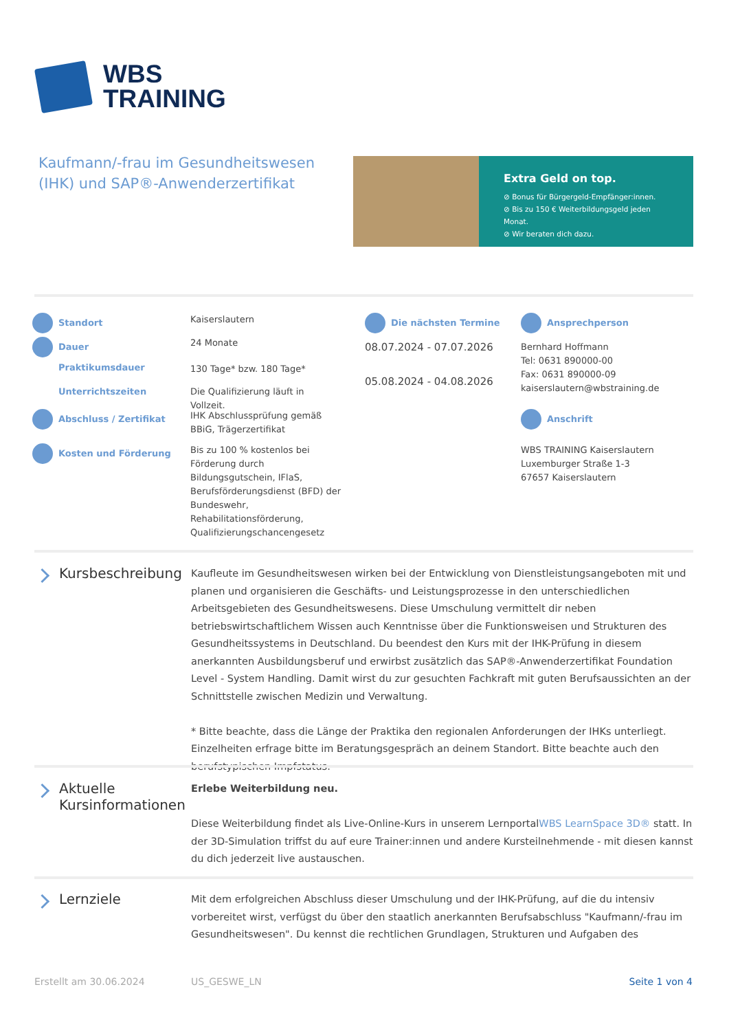WBS
TRAINING
Kaufmann/-frau im Gesundheitswesen (IHK) und SAP®-Anwenderzertifikat
Extra Geld on top.
⊘ Bonus für Bürgergeld-Empfänger:innen.
⊘ Bis zu 150 € Weiterbildungsgeld jeden Monat.
⊘ Wir beraten dich dazu.
Standort
Dauer
Praktikumsdauer
Unterrichtszeiten
Abschluss / Zertifikat
Kosten und Förderung
Kaiserslautern
24 Monate
130 Tage* bzw. 180 Tage*
Die Qualifizierung läuft in Vollzeit.
IHK Abschlussprüfung gemäß BBiG, Trägerzertifikat
Bis zu 100 % kostenlos bei Förderung durch Bildungsgutschein, IFlaS, Berufsförderungsdienst (BFD) der Bundeswehr, Rehabilitationsförderung, Qualifizierungschancengesetz
Die nächsten Termine
08.07.2024 - 07.07.2026
05.08.2024 - 04.08.2026
Ansprechperson
Bernhard Hoffmann
Tel: 0631 890000-00
Fax: 0631 890000-09
kaiserslautern@wbstraining.de
Anschrift
WBS TRAINING Kaiserslautern
Luxemburger Straße 1-3
67657 Kaiserslautern
Kursbeschreibung
Kaufleute im Gesundheitswesen wirken bei der Entwicklung von Dienstleistungsangeboten mit und planen und organisieren die Geschäfts- und Leistungsprozesse in den unterschiedlichen Arbeitsgebieten des Gesundheitswesens. Diese Umschulung vermittelt dir neben betriebswirtschaftlichem Wissen auch Kenntnisse über die Funktionsweisen und Strukturen des Gesundheitssystems in Deutschland. Du beendest den Kurs mit der IHK-Prüfung in diesem anerkannten Ausbildungsberuf und erwirbst zusätzlich das SAP®-Anwenderzertifikat Foundation Level - System Handling. Damit wirst du zur gesuchten Fachkraft mit guten Berufsaussichten an der Schnittstelle zwischen Medizin und Verwaltung.
* Bitte beachte, dass die Länge der Praktika den regionalen Anforderungen der IHKs unterliegt. Einzelheiten erfrage bitte im Beratungsgespräch an deinem Standort. Bitte beachte auch den berufstypischen Impfstatus.
Aktuelle Kursinformationen
Erlebe Weiterbildung neu.
Diese Weiterbildung findet als Live-Online-Kurs in unserem LernportalWBS LearnSpace 3D® statt. In der 3D-Simulation triffst du auf eure Trainer:innen und andere Kursteilnehmende - mit diesen kannst du dich jederzeit live austauschen.
Lernziele
Mit dem erfolgreichen Abschluss dieser Umschulung und der IHK-Prüfung, auf die du intensiv vorbereitet wirst, verfügst du über den staatlich anerkannten Berufsabschluss "Kaufmann/-frau im Gesundheitswesen". Du kennst die rechtlichen Grundlagen, Strukturen und Aufgaben des
Erstellt am 30.06.2024 US_GESWE_LN Seite 1 von 4